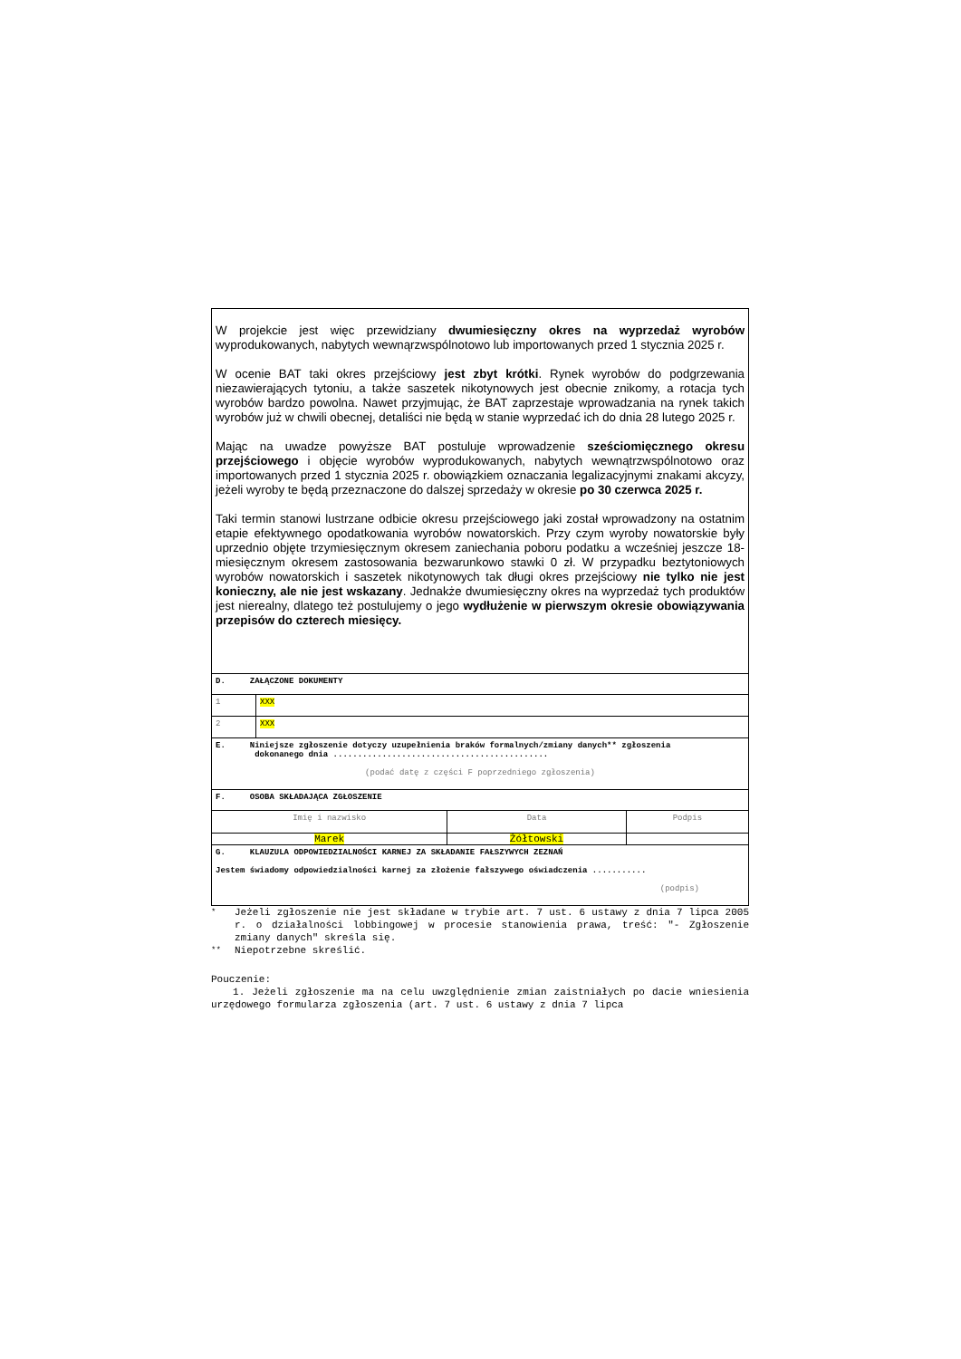| W projekcie jest więc przewidziany dwumiesięczny okres na wyprzedaż wyrobów wyprodukowanych, nabytych wewnąrzwspólnotowo lub importowanych przed 1 stycznia 2025 r. W ocenie BAT taki okres przejściowy jest zbyt krótki . Rynek wyrobów do podgrzewania niezawierających tytoniu, a także saszetek nikotynowych jest obecnie znikomy, a rotacja tych wyrobów bardzo powolna. Nawet przyjmując, że BAT zaprzestaje wprowadzania na rynek takich wyrobów już w chwili obecnej, detaliści nie będą w stanie wyprzedać ich do dnia 28 lutego 2025 r. Mając na uwadze powyższe BAT postuluje wprowadzenie sześciomięcznego okresu przejściowego i objęcie wyrobów wyprodukowanych, nabytych wewnątrzwspólnotowo oraz importowanych przed 1 stycznia 2025 r. obowiązkiem oznaczania legalizacyjnymi znakami akcyzy, jeżeli wyroby te będą przeznaczone do dalszej sprzedaży w okresie po 30 czerwca 2025 r. Taki termin stanowi lustrzane odbicie okresu przejściowego jaki został wprowadzony na ostatnim etapie efektywnego opodatkowania wyrobów nowatorskich. Przy czym wyroby nowatorskie były uprzednio objęte trzymiesięcznym okresem zaniechania poboru podatku a wcześniej jeszcze 18-miesięcznym okresem zastosowania bezwarunkowo stawki 0 zł. W przypadku beztytoniowych wyrobów nowatorskich i saszetek nikotynowych tak długi okres przejściowy nie tylko nie jest konieczny, ale nie jest wskazany . Jednakże dwumiesięczny okres na wyprzedaż tych produktów jest nierealny, dlatego też postulujemy o jego wydłużenie w pierwszym okresie obowiązywania przepisów do czterech miesięcy. | | |
| D. ZAŁĄCZONE DOKUMENTY | | |
| / 1 / XXX / | | |
| / 2 / XXX / | | |
| E. Niniejsze zgłoszenie dotyczy uzupełnienia braków formalnych/zmiany danych** zgłoszenia dokonanego dnia ............................................ (podać datę z części F poprzedniego zgłoszenia) | | |
| F. OSOBA SKŁADAJĄCA ZGŁOSZENIE | | |
| Imię i nazwisko | Data | Podpis |
| Marek | Żółtowski | |
| G. KLAUZULA ODPOWIEDZIALNOŚCI KARNEJ ZA SKŁADANIE FAŁSZYWYCH ZEZNAŃ Jestem świadomy odpowiedzialności karnej za złożenie fałszywego oświadczenia ........... (podpis) | | |
<sup>*</sup> Jeżeli zgłoszenie nie jest składane w trybie art. 7 ust. 6 ustawy z dnia 7 lipca 2005 r. o działalności lobbingowej w procesie stanowienia prawa, treść: "- Zgłoszenie zmiany danych" skreśla się.
<sup>**</sup> Niepotrzebne skreślić.
Pouczenie:
1. Jeżeli zgłoszenie ma na celu uwzględnienie zmian zaistniałych po dacie wniesienia urzędowego formularza zgłoszenia (art. 7 ust. 6 ustawy z dnia 7 lipca